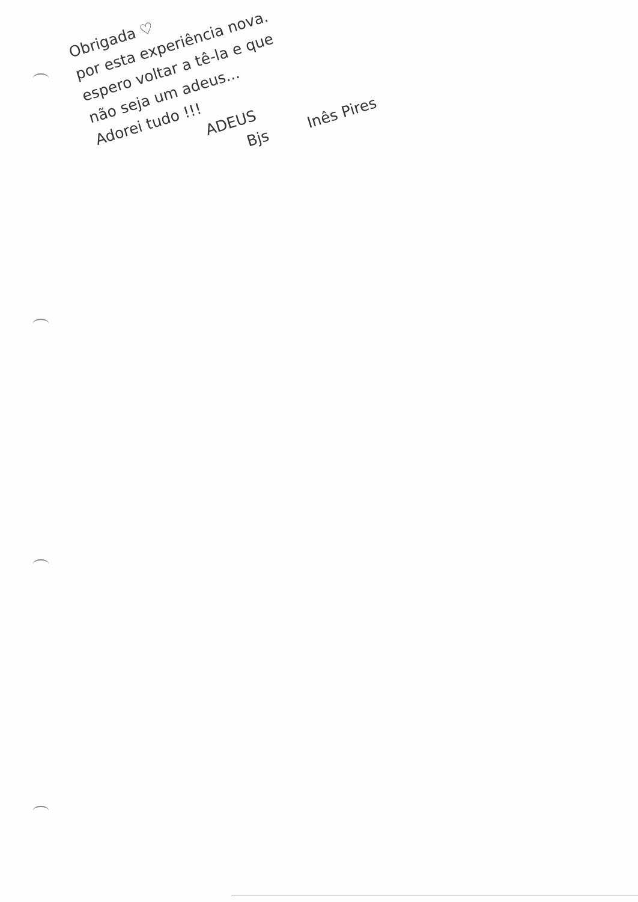Obrigada ♡
por esta experiência nova.
espero voltar a tê-la e que
não seja um adeus...
Adorei tudo !!!
ADEUS
Bjs Inês Pires